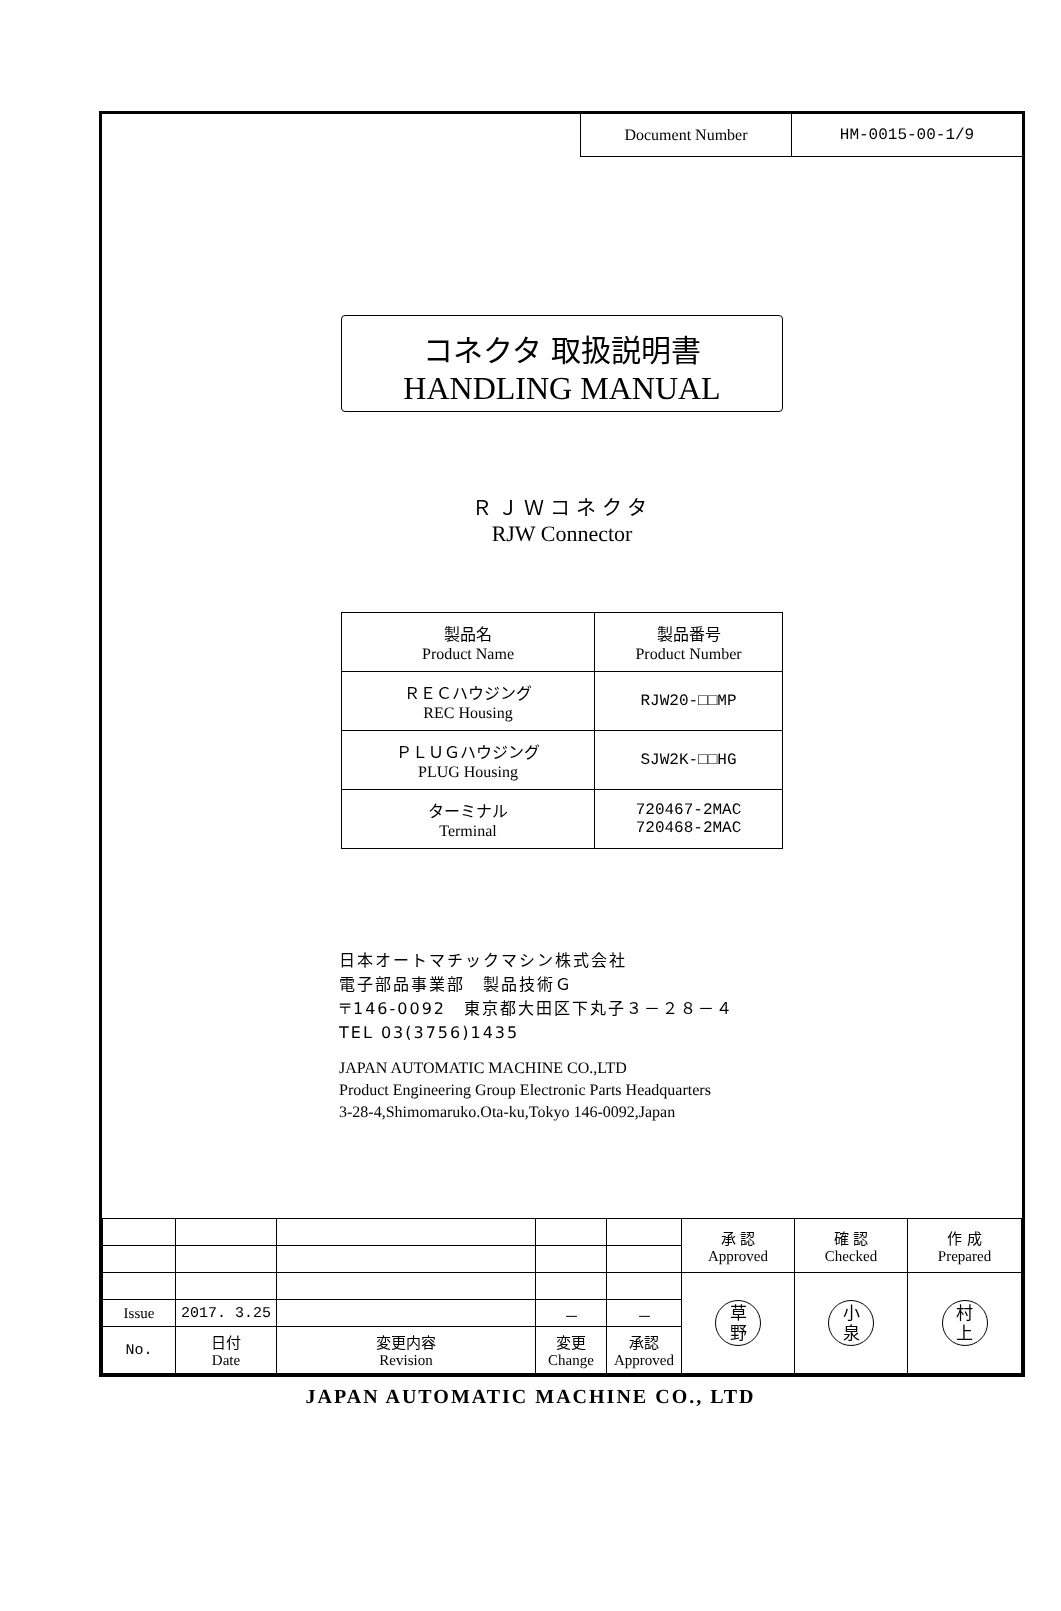Document Number HM-0015-00-1/9
コネクタ 取扱説明書
HANDLING MANUAL
ＲＪＷコネクタ
RJW Connector
| 製品名 Product Name | 製品番号 Product Number |
| ＲＥＣハウジング REC Housing | RJW20-□□MP |
| ＰＬＵＧハウジング PLUG Housing | SJW2K-□□HG |
| ターミナル Terminal | 720467-2MAC 720468-2MAC |
日本オートマチックマシン株式会社
電子部品事業部　製品技術Ｇ
〒146-0092　東京都大田区下丸子３－２８－４
TEL 03(3756)1435
JAPAN AUTOMATIC MACHINE CO.,LTD
Product Engineering Group Electronic Parts Headquarters
3-28-4,Shimomaruko.Ota-ku,Tokyo 146-0092,Japan
| | | | | | 承 認 Approved | 確 認 Checked | 作 成 Prepared |
| | | | | | 草 野 | 小 泉 | 村 上 |
| Issue | 2017. 3.25 | | － | － | | | |
| No. | 日付 Date | 変更内容 Revision | 変更 Change | 承認 Approved | | | |
JAPAN AUTOMATIC MACHINE CO., LTD